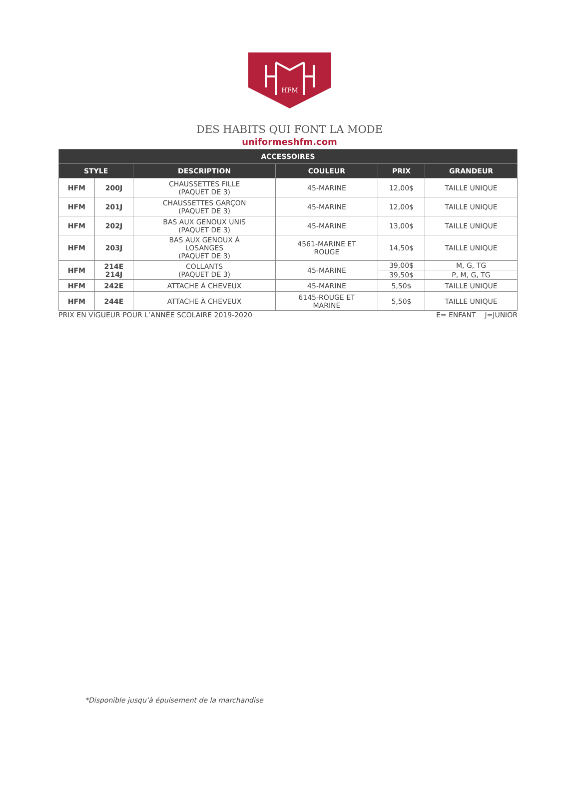HFM
DES HABITS QUI FONT LA MODE
uniformeshfm.com
| ACCESSOIRES | | | | | |
| --- | --- | --- | --- | --- | --- |
| STYLE | | DESCRIPTION | COULEUR | PRIX | GRANDEUR |
| HFM | 200J | CHAUSSETTES FILLE (PAQUET DE 3) | 45-MARINE | 12,00$ | TAILLE UNIQUE |
| HFM | 201J | CHAUSSETTES GARÇON (PAQUET DE 3) | 45-MARINE | 12,00$ | TAILLE UNIQUE |
| HFM | 202J | BAS AUX GENOUX UNIS (PAQUET DE 3) | 45-MARINE | 13,00$ | TAILLE UNIQUE |
| HFM | 203J | BAS AUX GENOUX À LOSANGES (PAQUET DE 3) | 4561-MARINE ET ROUGE | 14,50$ | TAILLE UNIQUE |
| HFM | 214E 214J | COLLANTS (PAQUET DE 3) | 45-MARINE | 39,00$ | M, G, TG |
| | | | | 39,50$ | P, M, G, TG |
| HFM | 242E | ATTACHE À CHEVEUX | 45-MARINE | 5,50$ | TAILLE UNIQUE |
| HFM | 244E | ATTACHE À CHEVEUX | 6145-ROUGE ET MARINE | 5,50$ | TAILLE UNIQUE |
PRIX EN VIGUEUR POUR L’ANNÉE SCOLAIRE 2019-2020 E= ENFANT J=JUNIOR
*Disponible jusqu’à épuisement de la marchandise